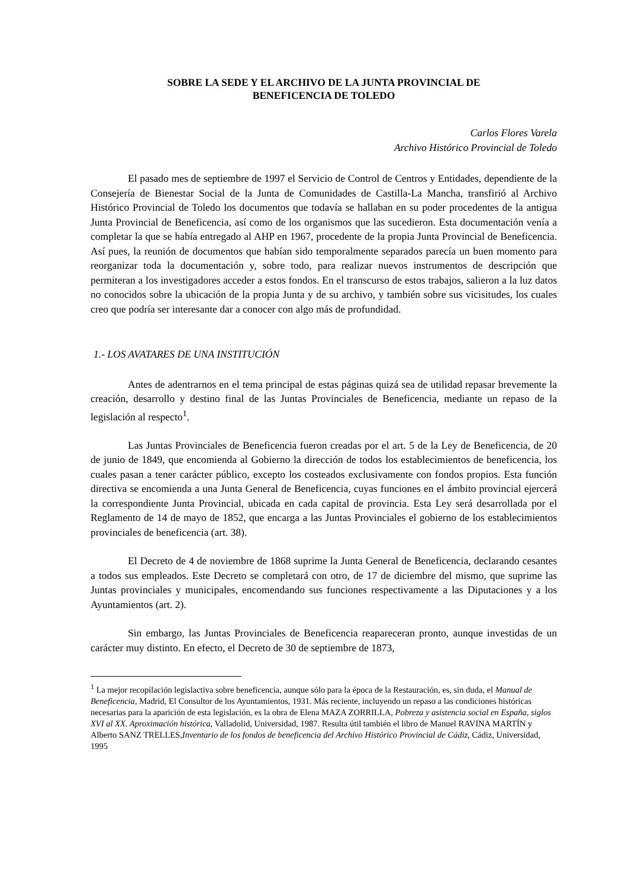SOBRE LA SEDE Y EL ARCHIVO DE LA JUNTA PROVINCIAL DE
BENEFICENCIA DE TOLEDO
Carlos Flores Varela
Archivo Histórico Provincial de Toledo
El pasado mes de septiembre de 1997 el Servicio de Control de Centros y Entidades, dependiente de la Consejería de Bienestar Social de la Junta de Comunidades de Castilla-La Mancha, transfirió al Archivo Histórico Provincial de Toledo los documentos que todavía se hallaban en su poder procedentes de la antigua Junta Provincial de Beneficencia, así como de los organismos que las sucedieron. Esta documentación venía a completar la que se había entregado al AHP en 1967, procedente de la propia Junta Provincial de Beneficencia. Así pues, la reunión de documentos que habían sido temporalmente separados parecía un buen momento para reorganizar toda la documentación y, sobre todo, para realizar nuevos instrumentos de descripción que permiteran a los investigadores acceder a estos fondos. En el transcurso de estos trabajos, salieron a la luz datos no conocidos sobre la ubicación de la propia Junta y de su archivo, y también sobre sus vicisitudes, los cuales creo que podría ser interesante dar a conocer con algo más de profundidad.
1.- LOS AVATARES DE UNA INSTITUCIÓN
Antes de adentrarnos en el tema principal de estas páginas quizá sea de utilidad repasar brevemente la creación, desarrollo y destino final de las Juntas Provinciales de Beneficencia, mediante un repaso de la legislación al respecto<sup>1</sup>.
Las Juntas Provinciales de Beneficencia fueron creadas por el art. 5 de la Ley de Beneficencia, de 20 de junio de 1849, que encomienda al Gobierno la dirección de todos los establecimientos de beneficencia, los cuales pasan a tener carácter público, excepto los costeados exclusivamente con fondos propios. Esta función directiva se encomienda a una Junta General de Beneficencia, cuyas funciones en el ámbito provincial ejercerá la correspondiente Junta Provincial, ubicada en cada capital de provincia. Esta Ley será desarrollada por el Reglamento de 14 de mayo de 1852, que encarga a las Juntas Provinciales el gobierno de los establecimientos provinciales de beneficencia (art. 38).
El Decreto de 4 de noviembre de 1868 suprime la Junta General de Beneficencia, declarando cesantes a todos sus empleados. Este Decreto se completará con otro, de 17 de diciembre del mismo, que suprime las Juntas provinciales y municipales, encomendando sus funciones respectivamente a las Diputaciones y a los Ayuntamientos (art. 2).
Sin embargo, las Juntas Provinciales de Beneficencia reapareceran pronto, aunque investidas de un carácter muy distinto. En efecto, el Decreto de 30 de septiembre de 1873,
<sup>1</sup> La mejor recopilación legislactiva sobre beneficencia, aunque sólo para la época de la Restauración, es, sin duda, el Manual de Beneficencia, Madrid, El Consultor de los Ayuntamientos, 1931. Más reciente, incluyendo un repaso a las condiciones históricas necesarias para la aparición de esta legislación, es la obra de Elena MAZA ZORRILLA, Pobreza y asistencia social en España, siglos XVI al XX. Aproximación histórica, Valladolid, Universidad, 1987. Resulta útil también el libro de Manuel RAVINA MARTÍN y Alberto SANZ TRELLES,Inventario de los fondos de beneficencia del Archivo Histórico Provincial de Cádiz, Cádiz, Universidad, 1995